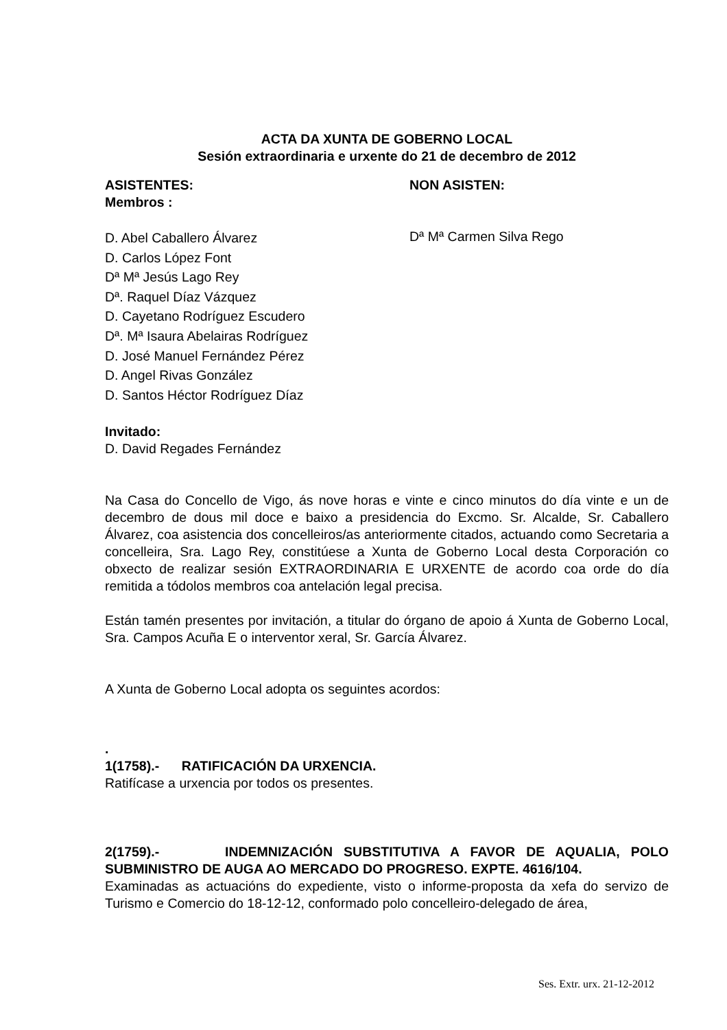ACTA DA XUNTA DE GOBERNO LOCAL
Sesión extraordinaria e urxente do 21 de decembro de 2012
ASISTENTES:
Membros :
D. Abel Caballero Álvarez
D. Carlos López Font
Dª Mª Jesús Lago Rey
Dª. Raquel Díaz Vázquez
D. Cayetano Rodríguez Escudero
Dª. Mª Isaura Abelairas Rodríguez
D. José Manuel Fernández Pérez
D. Angel Rivas González
D. Santos Héctor Rodríguez Díaz
NON ASISTEN:
Dª Mª Carmen Silva Rego
Invitado:
D. David Regades Fernández
Na Casa do Concello de Vigo, ás nove horas e vinte e cinco minutos do día vinte e un de decembro de dous mil doce e baixo a presidencia do Excmo. Sr. Alcalde, Sr. Caballero Álvarez, coa asistencia dos concelleiros/as anteriormente citados, actuando como Secretaria a concelleira, Sra. Lago Rey, constitúese a Xunta de Goberno Local desta Corporación co obxecto de realizar sesión EXTRAORDINARIA E URXENTE de acordo coa orde do día remitida a tódolos membros coa antelación legal precisa.
Están tamén presentes por invitación, a titular do órgano de apoio á Xunta de Goberno Local, Sra. Campos Acuña E o interventor xeral, Sr. García Álvarez.
A Xunta de Goberno Local adopta os seguintes acordos:
.
1(1758).- RATIFICACIÓN DA URXENCIA.
Ratifícase a urxencia por todos os presentes.
2(1759).- INDEMNIZACIÓN SUBSTITUTIVA A FAVOR DE AQUALIA, POLO SUBMINISTRO DE AUGA AO MERCADO DO PROGRESO. EXPTE. 4616/104.
Examinadas as actuacións do expediente, visto o informe-proposta da xefa do servizo de Turismo e Comercio do 18-12-12, conformado polo concelleiro-delegado de área,
Ses. Extr. urx. 21-12-2012